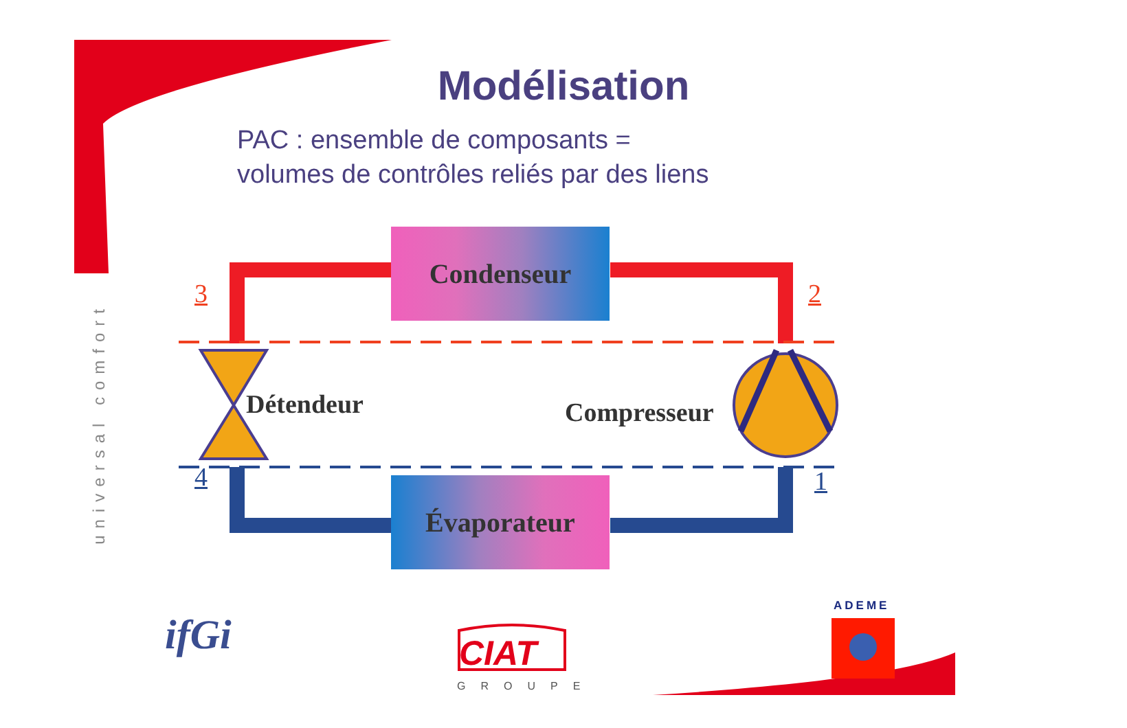Modélisation
PAC : ensemble de composants =
volumes de contrôles reliés par des liens
Condenseur
Évaporateur
3 2
4 1
Détendeur Compresseur
universal comfort
ifGi CIAT
GROUPE
ADEME